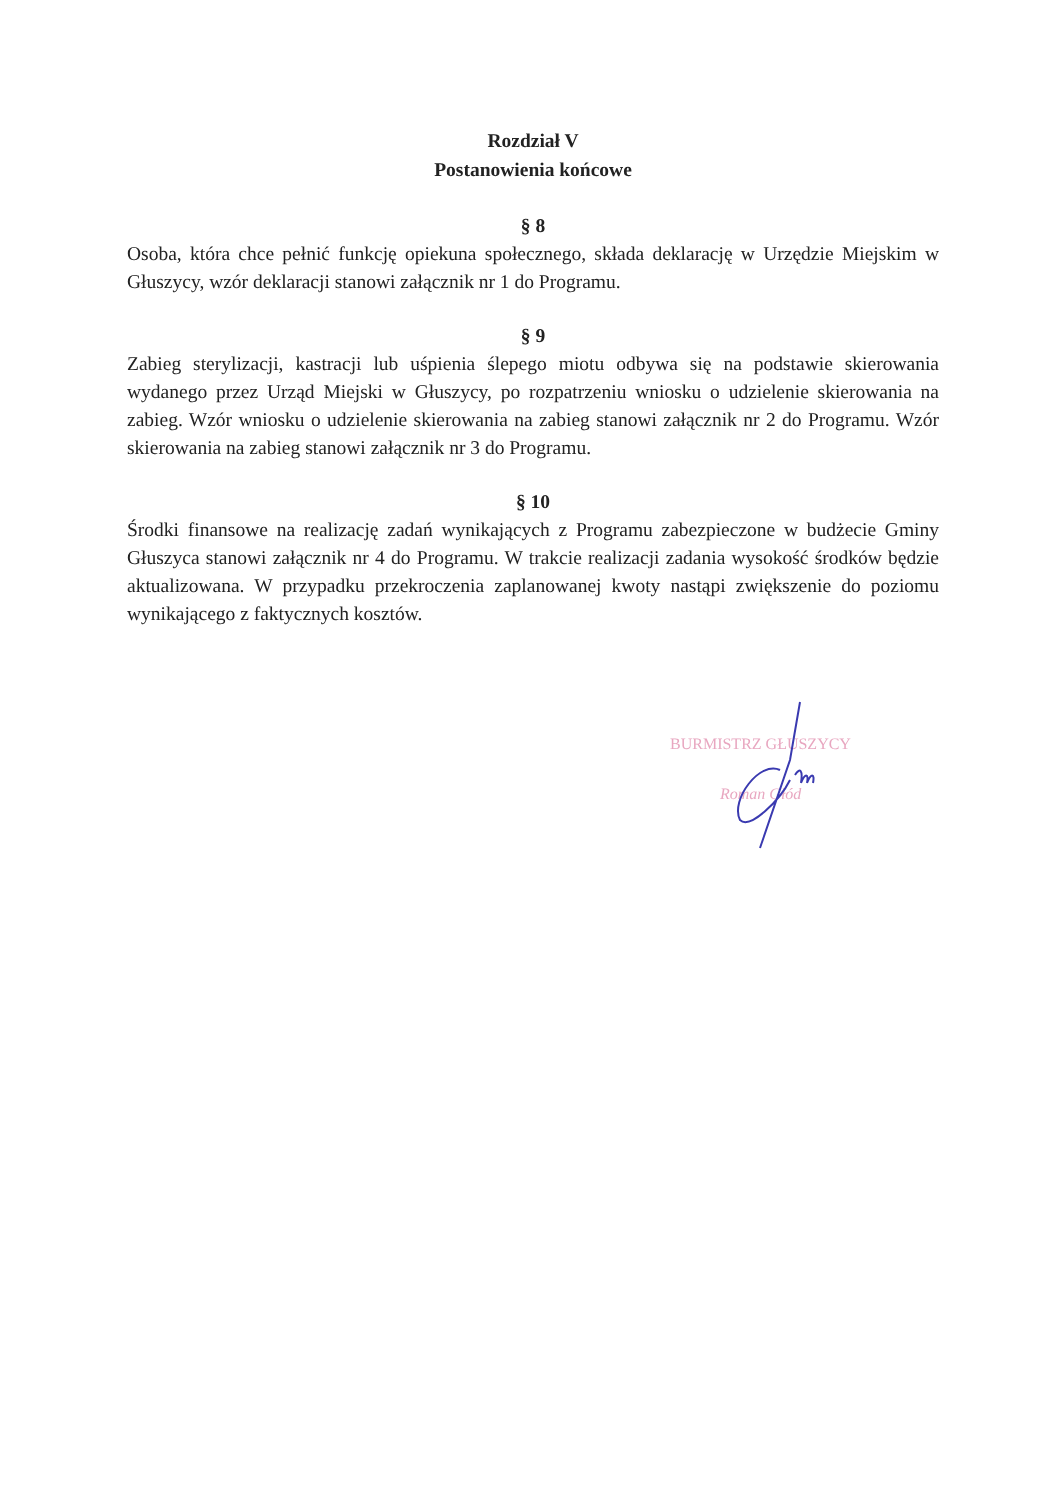Rozdział V
Postanowienia końcowe
§ 8
Osoba, która chce pełnić funkcję opiekuna społecznego, składa deklarację w Urzędzie Miejskim w Głuszycy, wzór deklaracji stanowi załącznik nr 1 do Programu.
§ 9
Zabieg sterylizacji, kastracji lub uśpienia ślepego miotu odbywa się na podstawie skierowania wydanego przez Urząd Miejski w Głuszycy, po rozpatrzeniu wniosku o udzielenie skierowania na zabieg. Wzór wniosku o udzielenie skierowania na zabieg stanowi załącznik nr 2 do Programu. Wzór skierowania na zabieg stanowi załącznik nr 3 do Programu.
§ 10
Środki finansowe na realizację zadań wynikających z Programu zabezpieczone w budżecie Gminy Głuszyca stanowi załącznik nr 4 do Programu. W trakcie realizacji zadania wysokość środków będzie aktualizowana. W przypadku przekroczenia zaplanowanej kwoty nastąpi zwiększenie do poziomu wynikającego z faktycznych kosztów.
BURMISTRZ GŁUSZYCY
Roman Głód